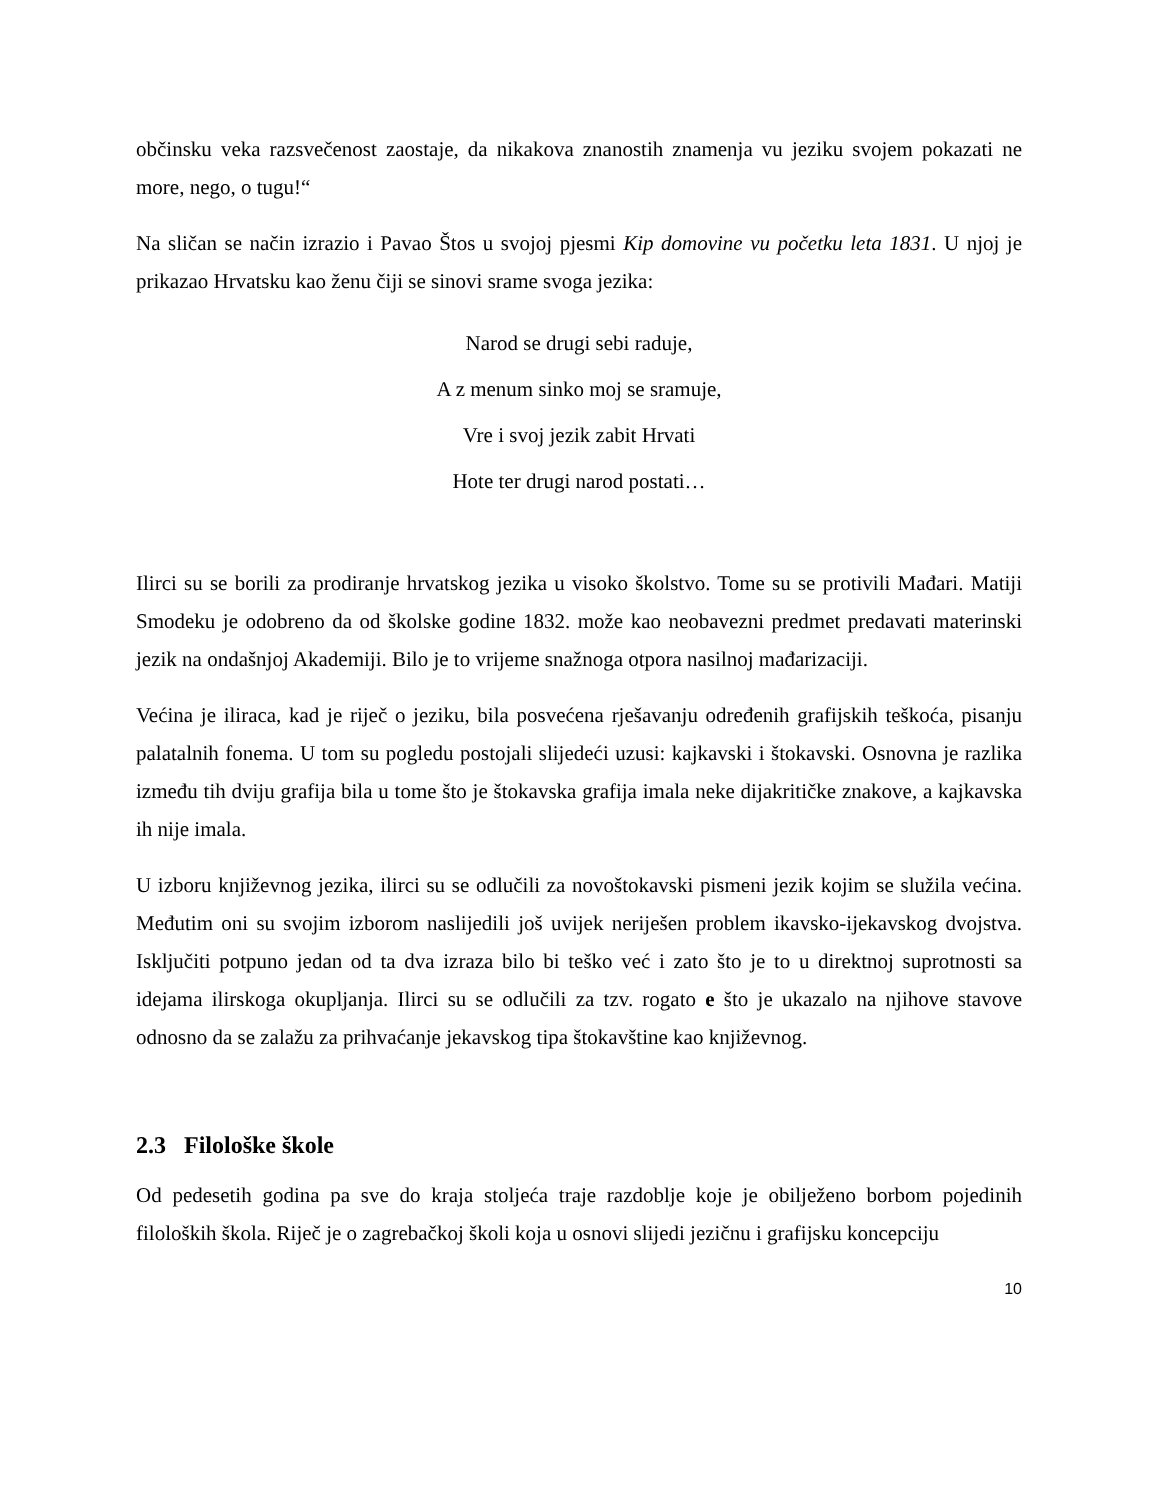občinsku veka razsvečenost zaostaje, da nikakova znanostih znamenja vu jeziku svojem pokazati ne more, nego, o tugu!“
Na sličan se način izrazio i Pavao Štos u svojoj pjesmi Kip domovine vu početku leta 1831. U njoj je prikazao Hrvatsku kao ženu čiji se sinovi srame svoga jezika:
Narod se drugi sebi raduje,
A z menum sinko moj se sramuje,
Vre i svoj jezik zabit Hrvati
Hote ter drugi narod postati…
Ilirci su se borili za prodiranje hrvatskog jezika u visoko školstvo. Tome su se protivili Mađari. Matiji Smodeku je odobreno da od školske godine 1832. može kao neobavezni predmet predavati materinski jezik na ondašnjoj Akademiji. Bilo je to vrijeme snažnoga otpora nasilnoj mađarizaciji.
Većina je iliraca, kad je riječ o jeziku, bila posvećena rješavanju određenih grafijskih teškoća, pisanju palatalnih fonema. U tom su pogledu postojali slijedeći uzusi: kajkavski i štokavski. Osnovna je razlika između tih dviju grafija bila u tome što je štokavska grafija imala neke dijakritičke znakove, a kajkavska ih nije imala.
U izboru književnog jezika, ilirci su se odlučili za novoštokavski pismeni jezik kojim se služila većina. Međutim oni su svojim izborom naslijedili još uvijek neriješen problem ikavsko-ijekavskog dvojstva. Isključiti potpuno jedan od ta dva izraza bilo bi teško već i zato što je to u direktnoj suprotnosti sa idejama ilirskoga okupljanja. Ilirci su se odlučili za tzv. rogato e što je ukazalo na njihove stavove odnosno da se zalažu za prihvaćanje jekavskog tipa štokavštine kao književnog.
2.3 Filološke škole
Od pedesetih godina pa sve do kraja stoljeća traje razdoblje koje je obilježeno borbom pojedinih filoloških škola. Riječ je o zagrebačkoj školi koja u osnovi slijedi jezičnu i grafijsku koncepciju
10